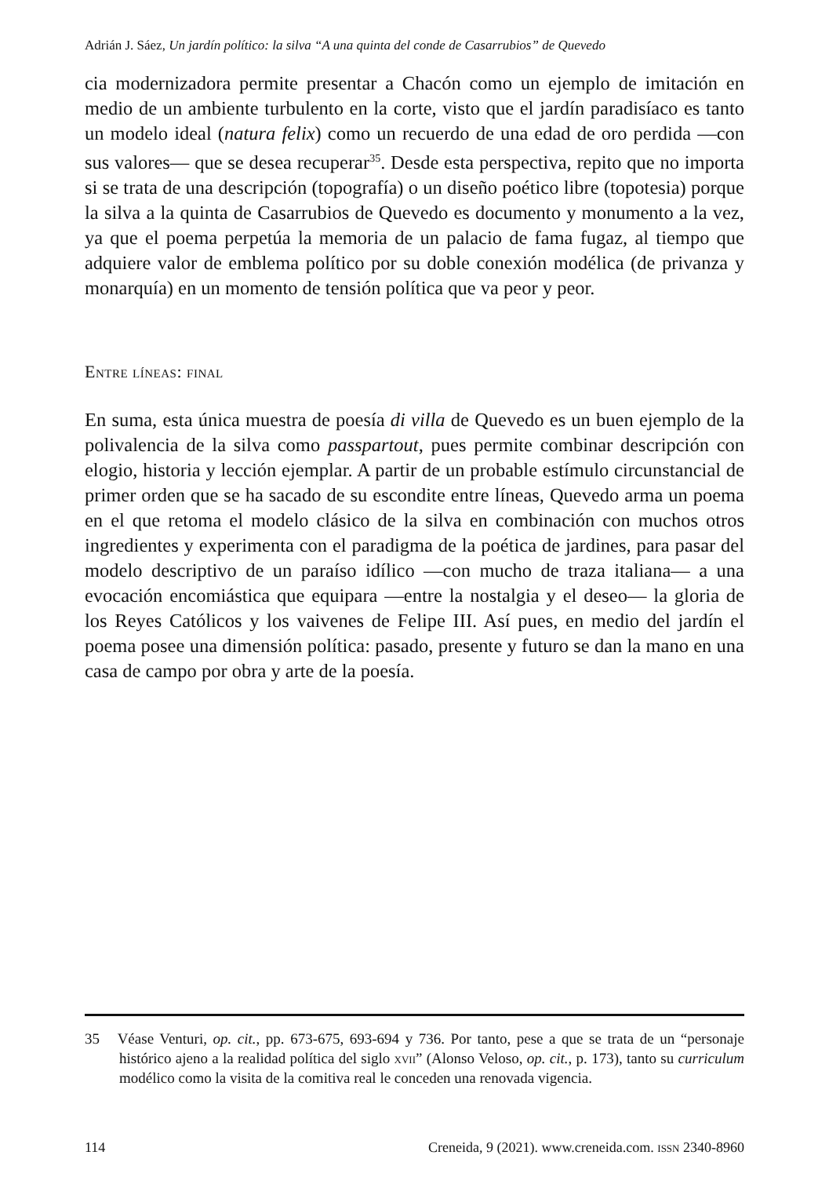Adrián J. Sáez, Un jardín político: la silva “A una quinta del conde de Casarrubios” de Quevedo
cia modernizadora permite presentar a Chacón como un ejemplo de imitación en medio de un ambiente turbulento en la corte, visto que el jardín paradisíaco es tanto un modelo ideal (natura felix) como un recuerdo de una edad de oro perdida —con sus valores— que se desea recuperar<sup>35</sup>. Desde esta perspectiva, repito que no importa si se trata de una descripción (topografía) o un diseño poético libre (topotesia) porque la silva a la quinta de Casarrubios de Quevedo es documento y monumento a la vez, ya que el poema perpetúa la memoria de un palacio de fama fugaz, al tiempo que adquiere valor de emblema político por su doble conexión modélica (de privanza y monarquía) en un momento de tensión política que va peor y peor.
Entre líneas: final
En suma, esta única muestra de poesía di villa de Quevedo es un buen ejemplo de la polivalencia de la silva como passpartout, pues permite combinar descripción con elogio, historia y lección ejemplar. A partir de un probable estímulo circunstancial de primer orden que se ha sacado de su escondite entre líneas, Quevedo arma un poema en el que retoma el modelo clásico de la silva en combinación con muchos otros ingredientes y experimenta con el paradigma de la poética de jardines, para pasar del modelo descriptivo de un paraíso idílico —con mucho de traza italiana— a una evocación encomiástica que equipara —entre la nostalgia y el deseo— la gloria de los Reyes Católicos y los vaivenes de Felipe III. Así pues, en medio del jardín el poema posee una dimensión política: pasado, presente y futuro se dan la mano en una casa de campo por obra y arte de la poesía.
35 Véase Venturi, op. cit., pp. 673-675, 693-694 y 736. Por tanto, pese a que se trata de un “personaje histórico ajeno a la realidad política del siglo xvii” (Alonso Veloso, op. cit., p. 173), tanto su curriculum modélico como la visita de la comitiva real le conceden una renovada vigencia.
114 Creneida, 9 (2021). www.creneida.com. issn 2340-8960